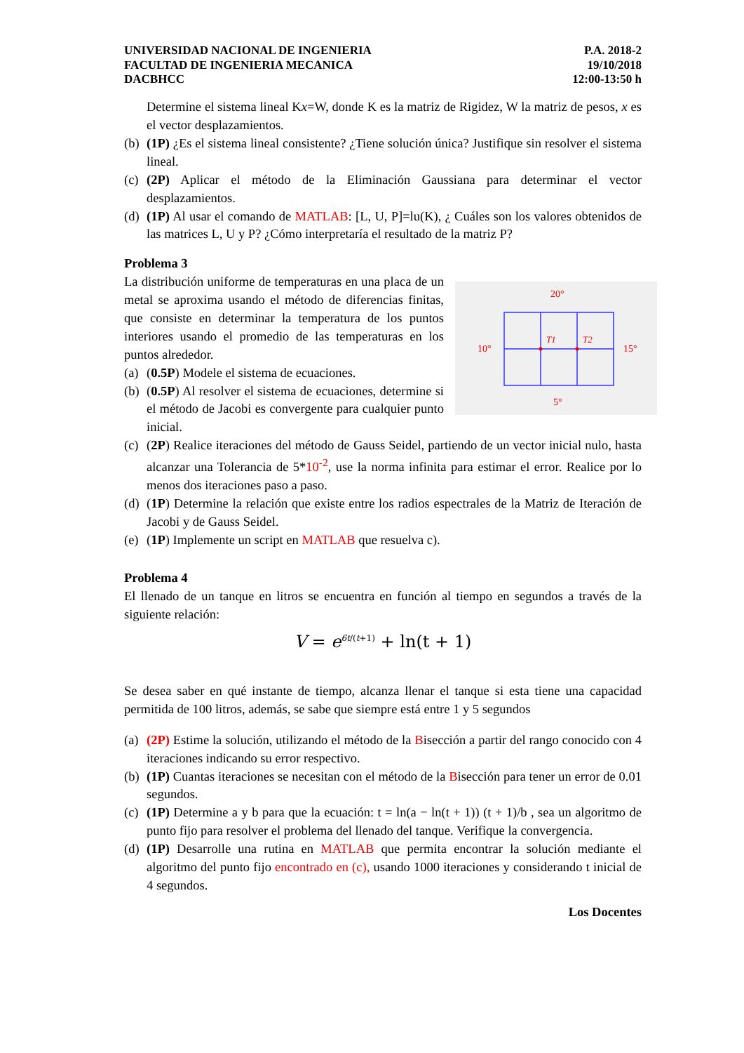UNIVERSIDAD NACIONAL DE INGENIERIA
FACULTAD DE INGENIERIA MECANICA
DACBHCC
P.A. 2018-2
19/10/2018
12:00-13:50 h
Determine el sistema lineal Kx=W, donde K es la matriz de Rigidez, W la matriz de pesos, x es el vector desplazamientos.
(b) (1P) ¿Es el sistema lineal consistente? ¿Tiene solución única? Justifique sin resolver el sistema lineal.
(c) (2P) Aplicar el método de la Eliminación Gaussiana para determinar el vector desplazamientos.
(d) (1P) Al usar el comando de MATLAB: [L, U, P]=lu(K), ¿ Cuáles son los valores obtenidos de las matrices L, U y P? ¿Cómo interpretaría el resultado de la matriz P?
Problema 3
La distribución uniforme de temperaturas en una placa de un metal se aproxima usando el método de diferencias finitas, que consiste en determinar la temperatura de los puntos interiores usando el promedio de las temperaturas en los puntos alrededor.
(a) (0.5P) Modele el sistema de ecuaciones.
(b) (0.5P) Al resolver el sistema de ecuaciones, determine si el método de Jacobi es convergente para cualquier punto inicial.
20°
10°
15°
5°
T1
T2
(c) (2P) Realice iteraciones del método de Gauss Seidel, partiendo de un vector inicial nulo, hasta alcanzar una Tolerancia de 5*10<sup>-2</sup>, use la norma infinita para estimar el error. Realice por lo menos dos iteraciones paso a paso.
(d) (1P) Determine la relación que existe entre los radios espectrales de la Matriz de Iteración de Jacobi y de Gauss Seidel.
(e) (1P) Implemente un script en MATLAB que resuelva c).
Problema 4
El llenado de un tanque en litros se encuentra en función al tiempo en segundos a través de la siguiente relación:
V = e<sup>6t/(t+1)</sup> + ln(t + 1)
Se desea saber en qué instante de tiempo, alcanza llenar el tanque si esta tiene una capacidad permitida de 100 litros, además, se sabe que siempre está entre 1 y 5 segundos
(a) (2P) Estime la solución, utilizando el método de la Bisección a partir del rango conocido con 4 iteraciones indicando su error respectivo.
(b) (1P) Cuantas iteraciones se necesitan con el método de la Bisección para tener un error de 0.01 segundos.
(c) (1P) Determine a y b para que la ecuación: t = ln(a − ln(t + 1)) (t + 1)/b , sea un algoritmo de punto fijo para resolver el problema del llenado del tanque. Verifique la convergencia.
(d) (1P) Desarrolle una rutina en MATLAB que permita encontrar la solución mediante el algoritmo del punto fijo encontrado en (c), usando 1000 iteraciones y considerando t inicial de 4 segundos.
Los Docentes